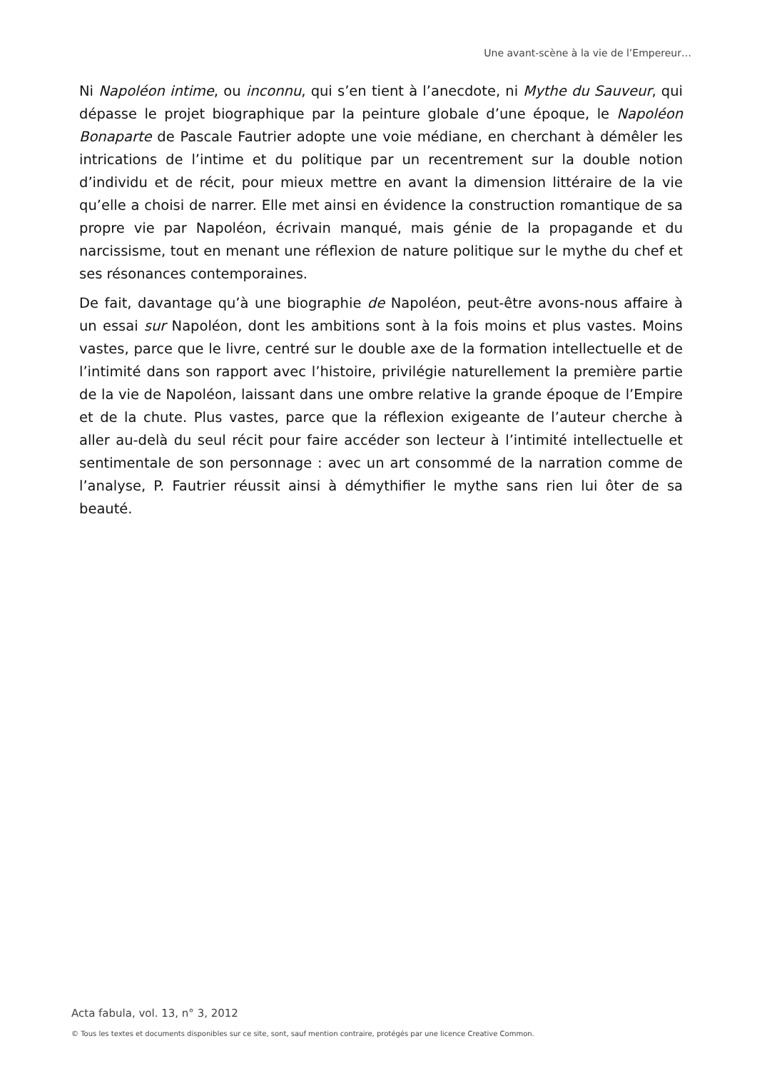Une avant-scène à la vie de l’Empereur…
Ni Napoléon intime, ou inconnu, qui s’en tient à l’anecdote, ni Mythe du Sauveur, qui dépasse le projet biographique par la peinture globale d’une époque, le Napoléon Bonaparte de Pascale Fautrier adopte une voie médiane, en cherchant à démêler les intrications de l’intime et du politique par un recentrement sur la double notion d’individu et de récit, pour mieux mettre en avant la dimension littéraire de la vie qu’elle a choisi de narrer. Elle met ainsi en évidence la construction romantique de sa propre vie par Napoléon, écrivain manqué, mais génie de la propagande et du narcissisme, tout en menant une réflexion de nature politique sur le mythe du chef et ses résonances contemporaines.
De fait, davantage qu’à une biographie de Napoléon, peut-être avons-nous affaire à un essai sur Napoléon, dont les ambitions sont à la fois moins et plus vastes. Moins vastes, parce que le livre, centré sur le double axe de la formation intellectuelle et de l’intimité dans son rapport avec l’histoire, privilégie naturellement la première partie de la vie de Napoléon, laissant dans une ombre relative la grande époque de l’Empire et de la chute. Plus vastes, parce que la réflexion exigeante de l’auteur cherche à aller au-delà du seul récit pour faire accéder son lecteur à l’intimité intellectuelle et sentimentale de son personnage : avec un art consommé de la narration comme de l’analyse, P. Fautrier réussit ainsi à démythifier le mythe sans rien lui ôter de sa beauté.
Acta fabula, vol. 13, n° 3, 2012
© Tous les textes et documents disponibles sur ce site, sont, sauf mention contraire, protégés par une licence Creative Common.